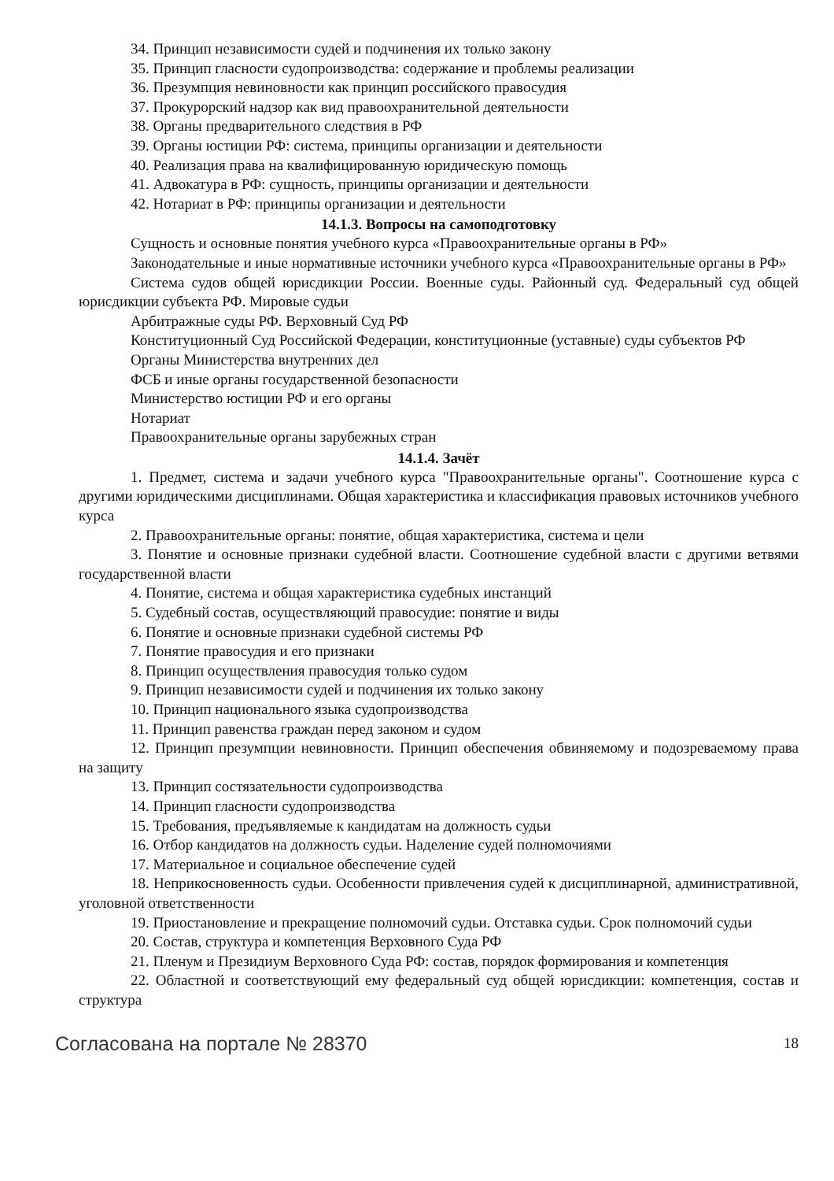34. Принцип независимости судей и подчинения их только закону
35. Принцип гласности судопроизводства: содержание и проблемы реализации
36. Презумпция невиновности как принцип российского правосудия
37. Прокурорский надзор как вид правоохранительной деятельности
38. Органы предварительного следствия в РФ
39. Органы юстиции РФ: система, принципы организации и деятельности
40. Реализация права на квалифицированную юридическую помощь
41. Адвокатура в РФ: сущность, принципы организации и деятельности
42. Нотариат в РФ: принципы организации и деятельности
14.1.3. Вопросы на самоподготовку
Сущность и основные понятия учебного курса «Правоохранительные органы в РФ»
Законодательные и иные нормативные источники учебного курса «Правоохранительные органы в РФ»
Система судов общей юрисдикции России. Военные суды. Районный суд. Федеральный суд общей юрисдикции субъекта РФ. Мировые судьи
Арбитражные суды РФ. Верховный Суд РФ
Конституционный Суд Российской Федерации, конституционные (уставные) суды субъектов РФ
Органы Министерства внутренних дел
ФСБ и иные органы государственной безопасности
Министерство юстиции РФ и его органы
Нотариат
Правоохранительные органы зарубежных стран
14.1.4. Зачёт
1. Предмет, система и задачи учебного курса "Правоохранительные органы". Соотношение курса с другими юридическими дисциплинами. Общая характеристика и классификация правовых источников учебного курса
2. Правоохранительные органы: понятие, общая характеристика, система и цели
3. Понятие и основные признаки судебной власти. Соотношение судебной власти с другими ветвями государственной власти
4. Понятие, система и общая характеристика судебных инстанций
5. Судебный состав, осуществляющий правосудие: понятие и виды
6. Понятие и основные признаки судебной системы РФ
7. Понятие правосудия и его признаки
8. Принцип осуществления правосудия только судом
9. Принцип независимости судей и подчинения их только закону
10. Принцип национального языка судопроизводства
11. Принцип равенства граждан перед законом и судом
12. Принцип презумпции невиновности. Принцип обеспечения обвиняемому и подозреваемому права на защиту
13. Принцип состязательности судопроизводства
14. Принцип гласности судопроизводства
15. Требования, предъявляемые к кандидатам на должность судьи
16. Отбор кандидатов на должность судьи. Наделение судей полномочиями
17. Материальное и социальное обеспечение судей
18. Неприкосновенность судьи. Особенности привлечения судей к дисциплинарной, административной, уголовной ответственности
19. Приостановление и прекращение полномочий судьи. Отставка судьи. Срок полномочий судьи
20. Состав, структура и компетенция Верховного Суда РФ
21. Пленум и Президиум Верховного Суда РФ: состав, порядок формирования и компетенция
22. Областной и соответствующий ему федеральный суд общей юрисдикции: компетенция, состав и структура
Согласована на портале № 28370 18